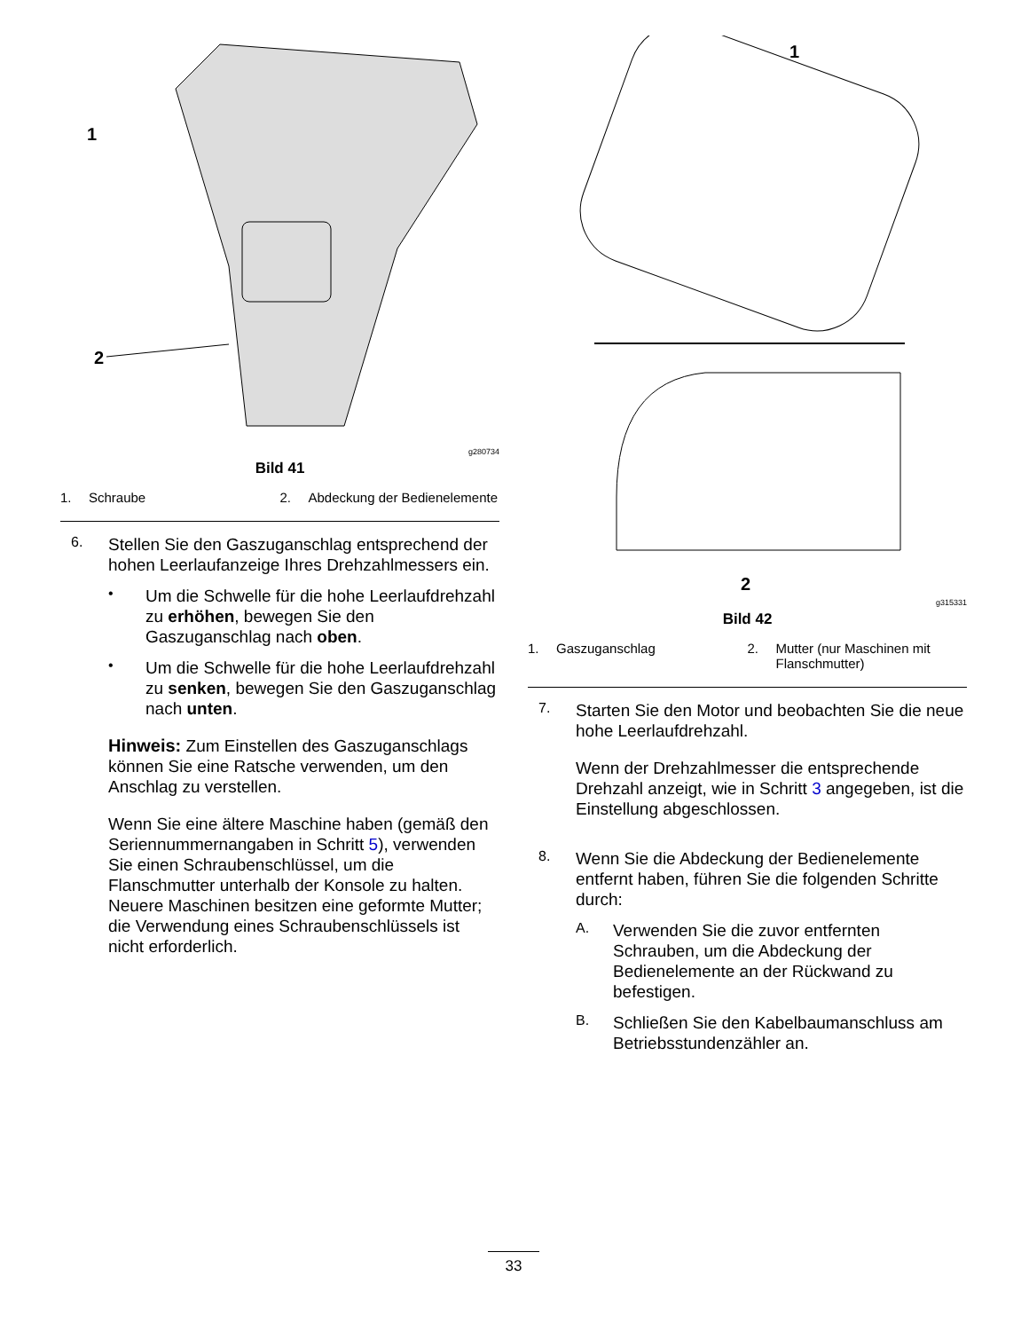1
2
g280734
Bild 41
1. Schraube 2. Abdeckung der Bedienelemente
6.
Stellen Sie den Gaszuganschlag entsprechend der hohen Leerlaufanzeige Ihres Drehzahlmessers ein.
•
Um die Schwelle für die hohe Leerlaufdrehzahl zu erhöhen, bewegen Sie den Gaszuganschlag nach oben.
•
Um die Schwelle für die hohe Leerlaufdrehzahl zu senken, bewegen Sie den Gaszuganschlag nach unten.
Hinweis: Zum Einstellen des Gaszuganschlags können Sie eine Ratsche verwenden, um den Anschlag zu verstellen.
Wenn Sie eine ältere Maschine haben (gemäß den Seriennummernangaben in Schritt 5), verwenden Sie einen Schraubenschlüssel, um die Flanschmutter unterhalb der Konsole zu halten. Neuere Maschinen besitzen eine geformte Mutter; die Verwendung eines Schraubenschlüssels ist nicht erforderlich.
1
2
g315331
Bild 42
1. Gaszuganschlag 2. Mutter (nur Maschinen mit Flanschmutter)
7.
Starten Sie den Motor und beobachten Sie die neue hohe Leerlaufdrehzahl.
Wenn der Drehzahlmesser die entsprechende Drehzahl anzeigt, wie in Schritt 3 angegeben, ist die Einstellung abgeschlossen.
8.
Wenn Sie die Abdeckung der Bedienelemente entfernt haben, führen Sie die folgenden Schritte durch:
A.
Verwenden Sie die zuvor entfernten Schrauben, um die Abdeckung der Bedienelemente an der Rückwand zu befestigen.
B.
Schließen Sie den Kabelbaumanschluss am Betriebsstundenzähler an.
33